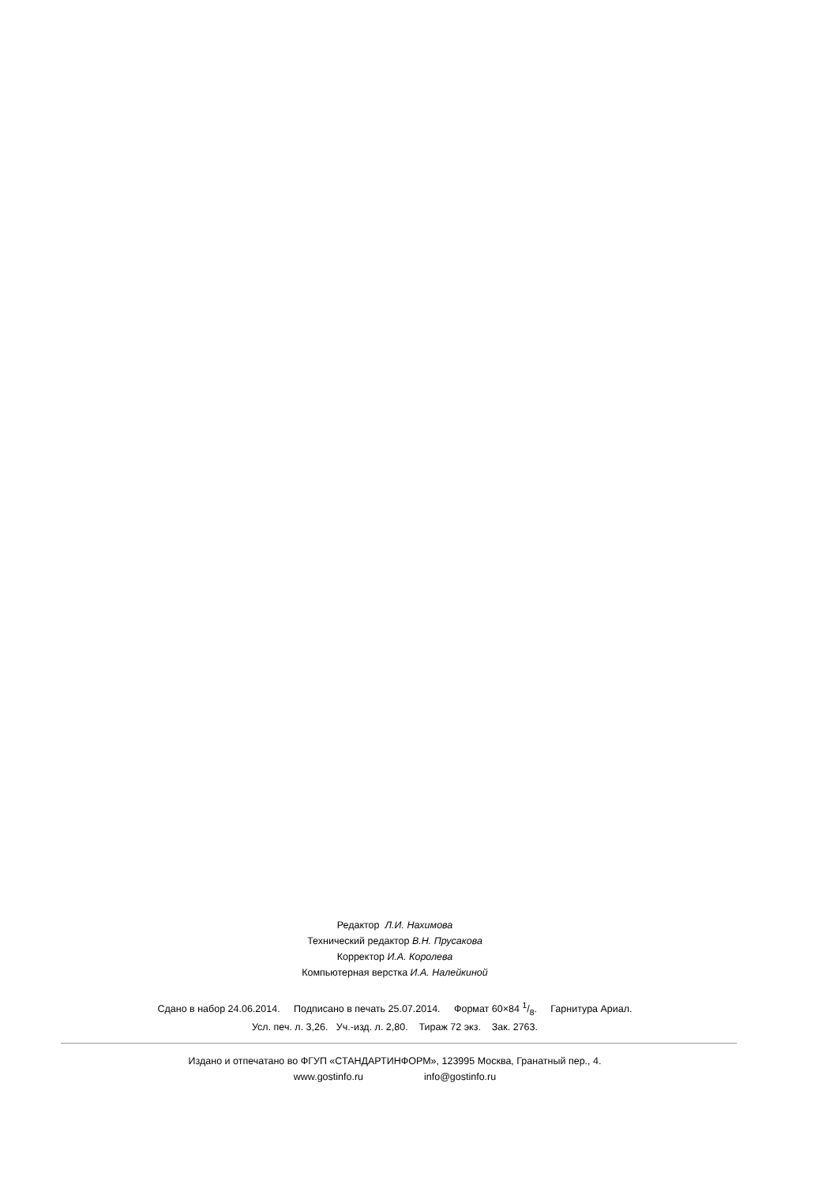Редактор Л.И. Нахимова
Технический редактор В.Н. Прусакова
Корректор И.А. Королева
Компьютерная верстка И.А. Налейкиной
Сдано в набор 24.06.2014. Подписано в печать 25.07.2014. Формат 60×84 1/8. Гарнитура Ариал.
Усл. печ. л. 3,26. Уч.-изд. л. 2,80. Тираж 72 экз. Зак. 2763.
Издано и отпечатано во ФГУП «СТАНДАРТИНФОРМ», 123995 Москва, Гранатный пер., 4.
www.gostinfo.ru info@gostinfo.ru